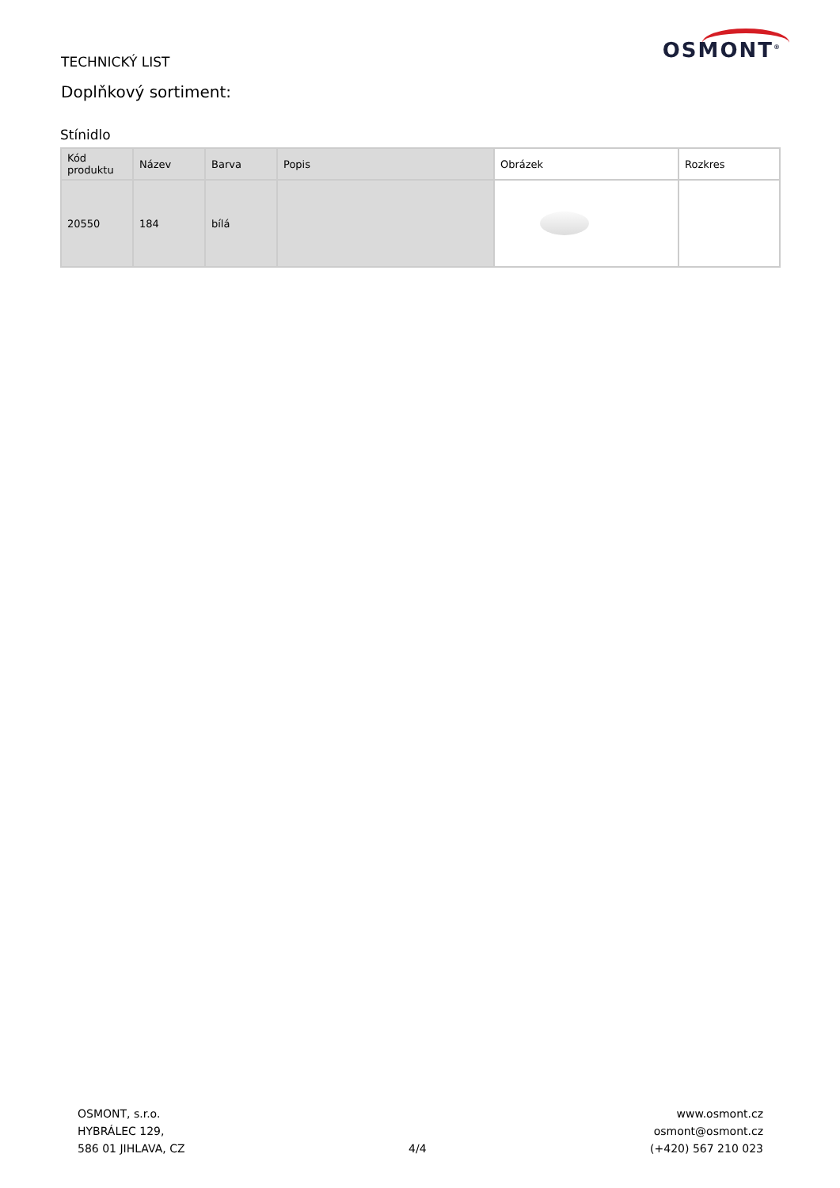TECHNICKÝ LIST
Doplňkový sortiment:
OSMONT<sup>®</sup>
Stínidlo
| Kód produktu | Název | Barva | Popis | Obrázek | Rozkres |
| --- | --- | --- | --- | --- | --- |
| 20550 | 184 | bílá | | | |
OSMONT, s.r.o.
HYBRÁLEC 129,
586 01 JIHLAVA, CZ
4/4
www.osmont.cz
osmont@osmont.cz
(+420) 567 210 023